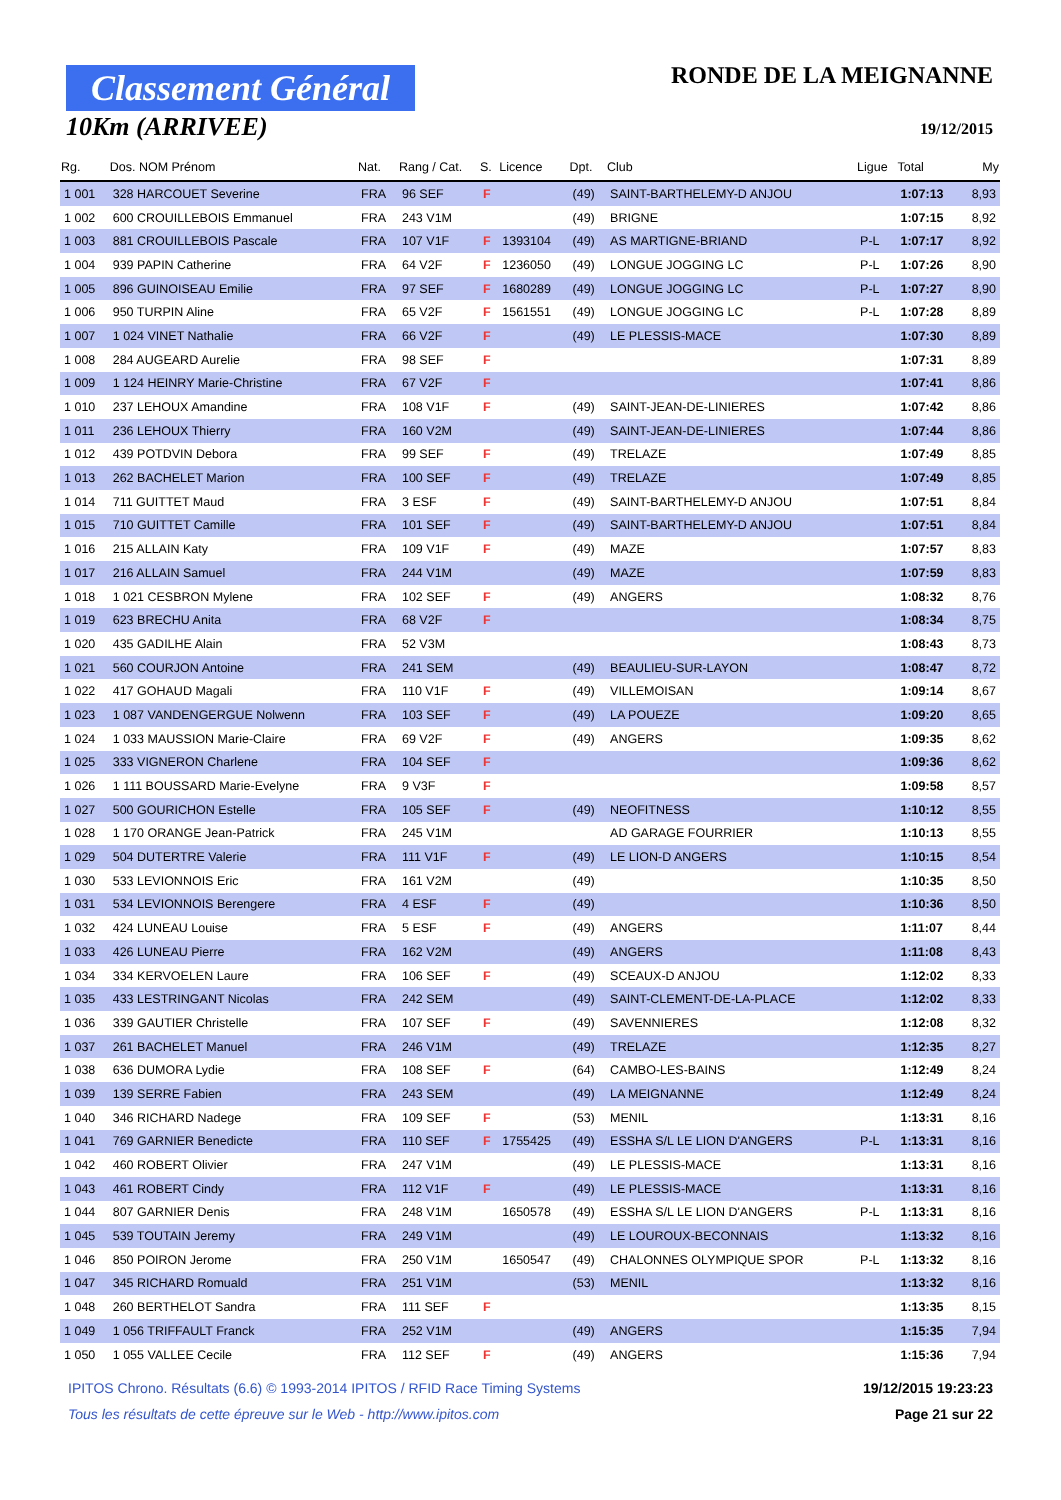Classement Général
10Km (ARRIVEE)
RONDE DE LA MEIGNANNE
19/12/2015
| Rg. | Dos. NOM Prénom | Nat. | Rang / Cat. | S. | Licence | Dpt. | Club | Ligue | Total | My |
| --- | --- | --- | --- | --- | --- | --- | --- | --- | --- | --- |
| 1 001 | 328 HARCOUET Severine | FRA | 96 SEF | F | | (49) | SAINT-BARTHELEMY-D ANJOU | | 1:07:13 | 8,93 |
| 1 002 | 600 CROUILLEBOIS Emmanuel | FRA | 243 V1M | | | (49) | BRIGNE | | 1:07:15 | 8,92 |
| 1 003 | 881 CROUILLEBOIS Pascale | FRA | 107 V1F | F | 1393104 | (49) | AS MARTIGNE-BRIAND | P-L | 1:07:17 | 8,92 |
| 1 004 | 939 PAPIN Catherine | FRA | 64 V2F | F | 1236050 | (49) | LONGUE JOGGING LC | P-L | 1:07:26 | 8,90 |
| 1 005 | 896 GUINOISEAU Emilie | FRA | 97 SEF | F | 1680289 | (49) | LONGUE JOGGING LC | P-L | 1:07:27 | 8,90 |
| 1 006 | 950 TURPIN Aline | FRA | 65 V2F | F | 1561551 | (49) | LONGUE JOGGING LC | P-L | 1:07:28 | 8,89 |
| 1 007 | 1 024 VINET Nathalie | FRA | 66 V2F | F | | (49) | LE PLESSIS-MACE | | 1:07:30 | 8,89 |
| 1 008 | 284 AUGEARD Aurelie | FRA | 98 SEF | F | | | | | 1:07:31 | 8,89 |
| 1 009 | 1 124 HEINRY Marie-Christine | FRA | 67 V2F | F | | | | | 1:07:41 | 8,86 |
| 1 010 | 237 LEHOUX Amandine | FRA | 108 V1F | F | | (49) | SAINT-JEAN-DE-LINIERES | | 1:07:42 | 8,86 |
| 1 011 | 236 LEHOUX Thierry | FRA | 160 V2M | | | (49) | SAINT-JEAN-DE-LINIERES | | 1:07:44 | 8,86 |
| 1 012 | 439 POTDVIN Debora | FRA | 99 SEF | F | | (49) | TRELAZE | | 1:07:49 | 8,85 |
| 1 013 | 262 BACHELET Marion | FRA | 100 SEF | F | | (49) | TRELAZE | | 1:07:49 | 8,85 |
| 1 014 | 711 GUITTET Maud | FRA | 3 ESF | F | | (49) | SAINT-BARTHELEMY-D ANJOU | | 1:07:51 | 8,84 |
| 1 015 | 710 GUITTET Camille | FRA | 101 SEF | F | | (49) | SAINT-BARTHELEMY-D ANJOU | | 1:07:51 | 8,84 |
| 1 016 | 215 ALLAIN Katy | FRA | 109 V1F | F | | (49) | MAZE | | 1:07:57 | 8,83 |
| 1 017 | 216 ALLAIN Samuel | FRA | 244 V1M | | | (49) | MAZE | | 1:07:59 | 8,83 |
| 1 018 | 1 021 CESBRON Mylene | FRA | 102 SEF | F | | (49) | ANGERS | | 1:08:32 | 8,76 |
| 1 019 | 623 BRECHU Anita | FRA | 68 V2F | F | | | | | 1:08:34 | 8,75 |
| 1 020 | 435 GADILHE Alain | FRA | 52 V3M | | | | | | 1:08:43 | 8,73 |
| 1 021 | 560 COURJON Antoine | FRA | 241 SEM | | | (49) | BEAULIEU-SUR-LAYON | | 1:08:47 | 8,72 |
| 1 022 | 417 GOHAUD Magali | FRA | 110 V1F | F | | (49) | VILLEMOISAN | | 1:09:14 | 8,67 |
| 1 023 | 1 087 VANDENGERGUE Nolwenn | FRA | 103 SEF | F | | (49) | LA POUEZE | | 1:09:20 | 8,65 |
| 1 024 | 1 033 MAUSSION Marie-Claire | FRA | 69 V2F | F | | (49) | ANGERS | | 1:09:35 | 8,62 |
| 1 025 | 333 VIGNERON Charlene | FRA | 104 SEF | F | | | | | 1:09:36 | 8,62 |
| 1 026 | 1 111 BOUSSARD Marie-Evelyne | FRA | 9 V3F | F | | | | | 1:09:58 | 8,57 |
| 1 027 | 500 GOURICHON Estelle | FRA | 105 SEF | F | | (49) | NEOFITNESS | | 1:10:12 | 8,55 |
| 1 028 | 1 170 ORANGE Jean-Patrick | FRA | 245 V1M | | | | AD GARAGE FOURRIER | | 1:10:13 | 8,55 |
| 1 029 | 504 DUTERTRE Valerie | FRA | 111 V1F | F | | (49) | LE LION-D ANGERS | | 1:10:15 | 8,54 |
| 1 030 | 533 LEVIONNOIS Eric | FRA | 161 V2M | | | (49) | | | 1:10:35 | 8,50 |
| 1 031 | 534 LEVIONNOIS Berengere | FRA | 4 ESF | F | | (49) | | | 1:10:36 | 8,50 |
| 1 032 | 424 LUNEAU Louise | FRA | 5 ESF | F | | (49) | ANGERS | | 1:11:07 | 8,44 |
| 1 033 | 426 LUNEAU Pierre | FRA | 162 V2M | | | (49) | ANGERS | | 1:11:08 | 8,43 |
| 1 034 | 334 KERVOELEN Laure | FRA | 106 SEF | F | | (49) | SCEAUX-D ANJOU | | 1:12:02 | 8,33 |
| 1 035 | 433 LESTRINGANT Nicolas | FRA | 242 SEM | | | (49) | SAINT-CLEMENT-DE-LA-PLACE | | 1:12:02 | 8,33 |
| 1 036 | 339 GAUTIER Christelle | FRA | 107 SEF | F | | (49) | SAVENNIERES | | 1:12:08 | 8,32 |
| 1 037 | 261 BACHELET Manuel | FRA | 246 V1M | | | (49) | TRELAZE | | 1:12:35 | 8,27 |
| 1 038 | 636 DUMORA Lydie | FRA | 108 SEF | F | | (64) | CAMBO-LES-BAINS | | 1:12:49 | 8,24 |
| 1 039 | 139 SERRE Fabien | FRA | 243 SEM | | | (49) | LA MEIGNANNE | | 1:12:49 | 8,24 |
| 1 040 | 346 RICHARD Nadege | FRA | 109 SEF | F | | (53) | MENIL | | 1:13:31 | 8,16 |
| 1 041 | 769 GARNIER Benedicte | FRA | 110 SEF | F | 1755425 | (49) | ESSHA S/L LE LION D'ANGERS | P-L | 1:13:31 | 8,16 |
| 1 042 | 460 ROBERT Olivier | FRA | 247 V1M | | | (49) | LE PLESSIS-MACE | | 1:13:31 | 8,16 |
| 1 043 | 461 ROBERT Cindy | FRA | 112 V1F | F | | (49) | LE PLESSIS-MACE | | 1:13:31 | 8,16 |
| 1 044 | 807 GARNIER Denis | FRA | 248 V1M | | 1650578 | (49) | ESSHA S/L LE LION D'ANGERS | P-L | 1:13:31 | 8,16 |
| 1 045 | 539 TOUTAIN Jeremy | FRA | 249 V1M | | | (49) | LE LOUROUX-BECONNAIS | | 1:13:32 | 8,16 |
| 1 046 | 850 POIRON Jerome | FRA | 250 V1M | | 1650547 | (49) | CHALONNES OLYMPIQUE SPOR | P-L | 1:13:32 | 8,16 |
| 1 047 | 345 RICHARD Romuald | FRA | 251 V1M | | | (53) | MENIL | | 1:13:32 | 8,16 |
| 1 048 | 260 BERTHELOT Sandra | FRA | 111 SEF | F | | | | | 1:13:35 | 8,15 |
| 1 049 | 1 056 TRIFFAULT Franck | FRA | 252 V1M | | | (49) | ANGERS | | 1:15:35 | 7,94 |
| 1 050 | 1 055 VALLEE Cecile | FRA | 112 SEF | F | | (49) | ANGERS | | 1:15:36 | 7,94 |
IPITOS Chrono. Résultats (6.6) © 1993-2014 IPITOS / RFID Race Timing Systems 19/12/2015 19:23:23
Tous les résultats de cette épreuve sur le Web - http://www.ipitos.com Page 21 sur 22